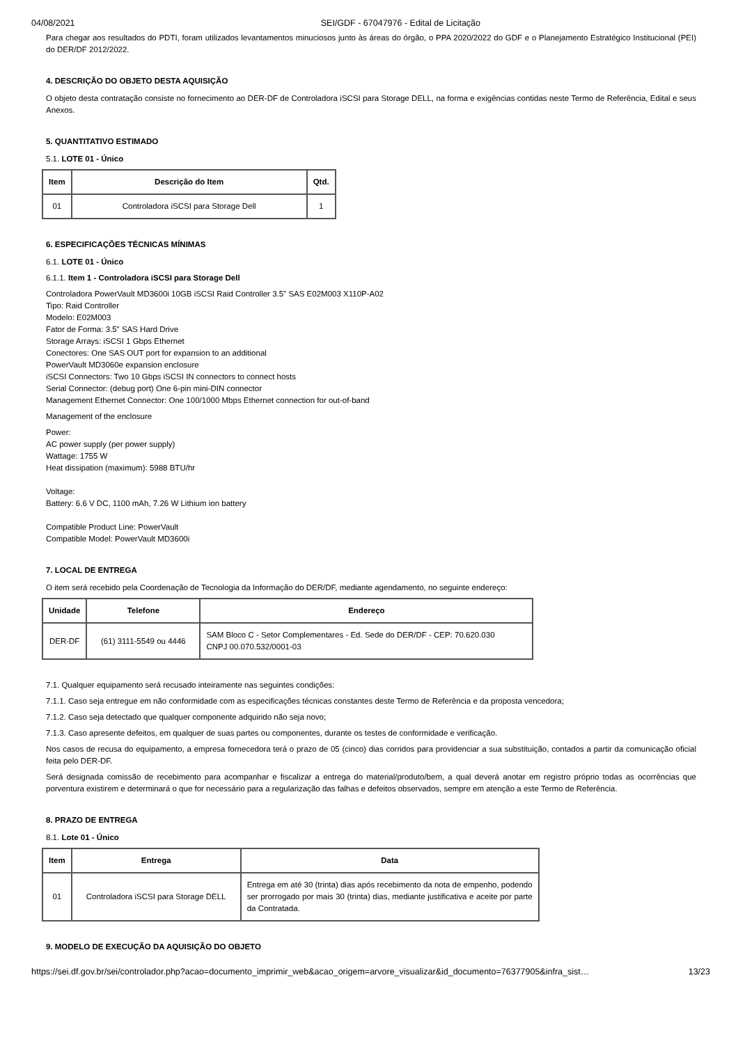04/08/2021 SEI/GDF - 67047976 - Edital de Licitação
Para chegar aos resultados do PDTI, foram utilizados levantamentos minuciosos junto às áreas do órgão, o PPA 2020/2022 do GDF e o Planejamento Estratégico Institucional (PEI) do DER/DF 2012/2022.
4. DESCRIÇÃO DO OBJETO DESTA AQUISIÇÃO
O objeto desta contratação consiste no fornecimento ao DER-DF de Controladora iSCSI para Storage DELL, na forma e exigências contidas neste Termo de Referência, Edital e seus Anexos.
5. QUANTITATIVO ESTIMADO
5.1. LOTE 01 - Único
| Item | Descrição do Item | Qtd. |
| --- | --- | --- |
| 01 | Controladora iSCSI para Storage Dell | 1 |
6. ESPECIFICAÇÕES TÉCNICAS MÍNIMAS
6.1. LOTE 01 - Único
6.1.1. Item 1 - Controladora iSCSI para Storage Dell
Controladora PowerVault MD3600i 10GB iSCSI Raid Controller 3.5" SAS E02M003 X110P-A02
Tipo: Raid Controller
Modelo: E02M003
Fator de Forma: 3.5" SAS Hard Drive
Storage Arrays: iSCSI 1 Gbps Ethernet
Conectores: One SAS OUT port for expansion to an additional
PowerVault MD3060e expansion enclosure
iSCSI Connectors: Two 10 Gbps iSCSI IN connectors to connect hosts
Serial Connector: (debug port) One 6-pin mini-DIN connector
Management Ethernet Connector: One 100/1000 Mbps Ethernet connection for out-of-band
Management of the enclosure
Power:
AC power supply (per power supply)
Wattage: 1755 W
Heat dissipation (maximum): 5988 BTU/hr
Voltage:
Battery: 6.6 V DC, 1100 mAh, 7.26 W Lithium ion battery
Compatible Product Line: PowerVault
Compatible Model: PowerVault MD3600i
7. LOCAL DE ENTREGA
O item será recebido pela Coordenação de Tecnologia da Informação do DER/DF, mediante agendamento, no seguinte endereço:
| Unidade | Telefone | Endereço |
| --- | --- | --- |
| DER-DF | (61) 3111-5549 ou 4446 | SAM Bloco C - Setor Complementares - Ed. Sede do DER/DF - CEP: 70.620.030 CNPJ 00.070.532/0001-03 |
7.1. Qualquer equipamento será recusado inteiramente nas seguintes condições:
7.1.1. Caso seja entregue em não conformidade com as especificações técnicas constantes deste Termo de Referência e da proposta vencedora;
7.1.2. Caso seja detectado que qualquer componente adquirido não seja novo;
7.1.3. Caso apresente defeitos, em qualquer de suas partes ou componentes, durante os testes de conformidade e verificação.
Nos casos de recusa do equipamento, a empresa fornecedora terá o prazo de 05 (cinco) dias corridos para providenciar a sua substituição, contados a partir da comunicação oficial feita pelo DER-DF.
Será designada comissão de recebimento para acompanhar e fiscalizar a entrega do material/produto/bem, a qual deverá anotar em registro próprio todas as ocorrências que porventura existirem e determinará o que for necessário para a regularização das falhas e defeitos observados, sempre em atenção a este Termo de Referência.
8. PRAZO DE ENTREGA
8.1. Lote 01 - Único
| Item | Entrega | Data |
| --- | --- | --- |
| 01 | Controladora iSCSI para Storage DELL | Entrega em até 30 (trinta) dias após recebimento da nota de empenho, podendo ser prorrogado por mais 30 (trinta) dias, mediante justificativa e aceite por parte da Contratada. |
9. MODELO DE EXECUÇÃO DA AQUISIÇÃO DO OBJETO
https://sei.df.gov.br/sei/controlador.php?acao=documento_imprimir_web&acao_origem=arvore_visualizar&id_documento=76377905&infra_sist… 13/23